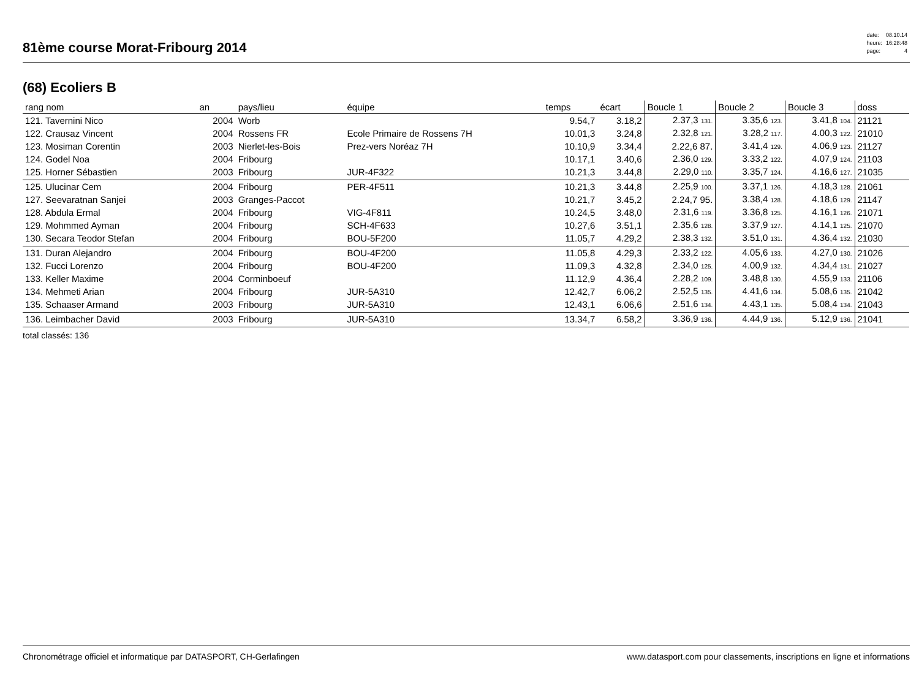81ème course Morat-Fribourg 2014
| date: | 08.10.14 |
| heure: | 16:28:48 |
| page: | 4 |
(68) Ecoliers B
| rang nom | an | pays/lieu | équipe | temps | écart | Boucle 1 | Boucle 2 | Boucle 3 | doss | |
| --- | --- | --- | --- | --- | --- | --- | --- | --- | --- | --- |
| 121. Tavernini Nico | 2004 | Worb | | 9.54,7 | 3.18,2 | 2.37,3 131. | 3.35,6 123. | 3.41,8 104. | 21121 | |
| 122. Crausaz Vincent | 2004 | Rossens FR | Ecole Primaire de Rossens 7H | 10.01,3 | 3.24,8 | 2.32,8 121. | 3.28,2 117. | 4.00,3 122. | 21010 | |
| 123. Mosiman Corentin | 2003 | Nierlet-les-Bois | Prez-vers Noréaz 7H | 10.10,9 | 3.34,4 | 2.22,6 87. | 3.41,4 129. | 4.06,9 123. | 21127 | |
| 124. Godel Noa | 2004 | Fribourg | | 10.17,1 | 3.40,6 | 2.36,0 129. | 3.33,2 122. | 4.07,9 124. | 21103 | |
| 125. Horner Sébastien | 2003 | Fribourg | JUR-4F322 | 10.21,3 | 3.44,8 | 2.29,0 110. | 3.35,7 124. | 4.16,6 127. | 21035 | |
| 125. Ulucinar Cem | 2004 | Fribourg | PER-4F511 | 10.21,3 | 3.44,8 | 2.25,9 100. | 3.37,1 126. | 4.18,3 128. | 21061 | |
| 127. Seevaratnan Sanjei | 2003 | Granges-Paccot | | 10.21,7 | 3.45,2 | 2.24,7 95. | 3.38,4 128. | 4.18,6 129. | 21147 | |
| 128. Abdula Ermal | 2004 | Fribourg | VIG-4F811 | 10.24,5 | 3.48,0 | 2.31,6 119. | 3.36,8 125. | 4.16,1 126. | 21071 | |
| 129. Mohmmed Ayman | 2004 | Fribourg | SCH-4F633 | 10.27,6 | 3.51,1 | 2.35,6 128. | 3.37,9 127. | 4.14,1 125. | 21070 | |
| 130. Secara Teodor Stefan | 2004 | Fribourg | BOU-5F200 | 11.05,7 | 4.29,2 | 2.38,3 132. | 3.51,0 131. | 4.36,4 132. | 21030 | |
| 131. Duran Alejandro | 2004 | Fribourg | BOU-4F200 | 11.05,8 | 4.29,3 | 2.33,2 122. | 4.05,6 133. | 4.27,0 130. | 21026 | |
| 132. Fucci Lorenzo | 2004 | Fribourg | BOU-4F200 | 11.09,3 | 4.32,8 | 2.34,0 125. | 4.00,9 132. | 4.34,4 131. | 21027 | |
| 133. Keller Maxime | 2004 | Corminboeuf | | 11.12,9 | 4.36,4 | 2.28,2 109. | 3.48,8 130. | 4.55,9 133. | 21106 | |
| 134. Mehmeti Arian | 2004 | Fribourg | JUR-5A310 | 12.42,7 | 6.06,2 | 2.52,5 135. | 4.41,6 134. | 5.08,6 135. | 21042 | |
| 135. Schaaser Armand | 2003 | Fribourg | JUR-5A310 | 12.43,1 | 6.06,6 | 2.51,6 134. | 4.43,1 135. | 5.08,4 134. | 21043 | |
| 136. Leimbacher David | 2003 | Fribourg | JUR-5A310 | 13.34,7 | 6.58,2 | 3.36,9 136. | 4.44,9 136. | 5.12,9 136. | 21041 | |
total classés: 136
Chronométrage officiel et informatique par DATASPORT, CH-Gerlafingen www.datasport.com pour classements, inscriptions en ligne et informations